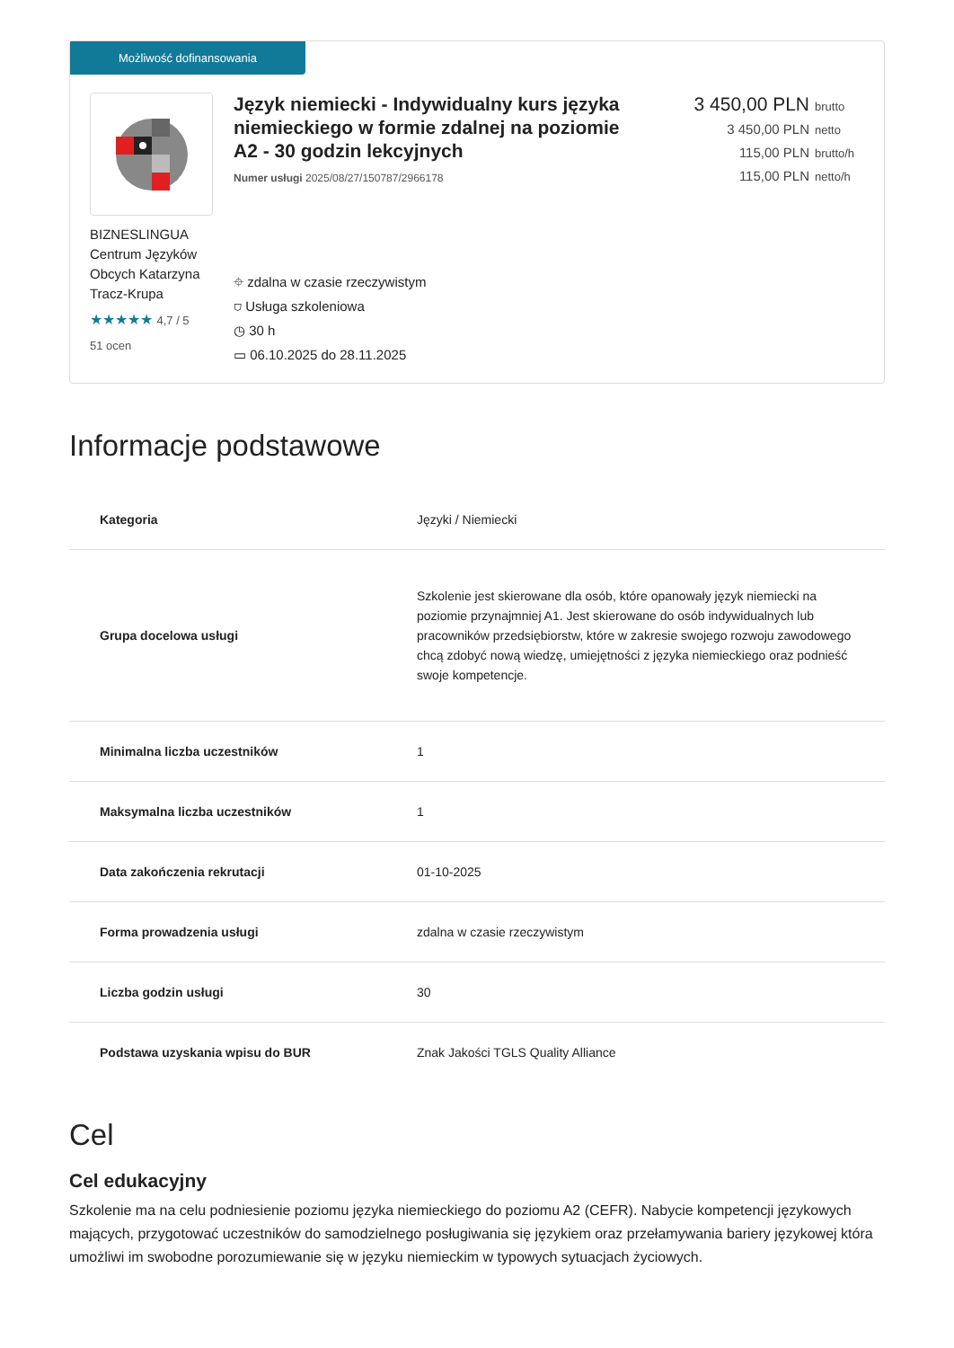Możliwość dofinansowania
BIZNESLINGUA Centrum Języków Obcych Katarzyna Tracz-Krupa
★★★★★ 4,7 / 5
51 ocen
Język niemiecki - Indywidualny kurs języka niemieckiego w formie zdalnej na poziomie A2 - 30 godzin lekcyjnych
Numer usługi 2025/08/27/150787/2966178
⌖ zdalna w czasie rzeczywistym
⛉ Usługa szkoleniowa
◷ 30 h
▭ 06.10.2025 do 28.11.2025
3 450,00 PLN brutto
3 450,00 PLN netto
115,00 PLN brutto/h
115,00 PLN netto/h
Informacje podstawowe
| Kategoria | Języki / Niemiecki |
| Grupa docelowa usługi | Szkolenie jest skierowane dla osób, które opanowały język niemiecki na poziomie przynajmniej A1. Jest skierowane do osób indywidualnych lub pracowników przedsiębiorstw, które w zakresie swojego rozwoju zawodowego chcą zdobyć nową wiedzę, umiejętności z języka niemieckiego oraz podnieść swoje kompetencje. |
| Minimalna liczba uczestników | 1 |
| Maksymalna liczba uczestników | 1 |
| Data zakończenia rekrutacji | 01-10-2025 |
| Forma prowadzenia usługi | zdalna w czasie rzeczywistym |
| Liczba godzin usługi | 30 |
| Podstawa uzyskania wpisu do BUR | Znak Jakości TGLS Quality Alliance |
Cel
Cel edukacyjny
Szkolenie ma na celu podniesienie poziomu języka niemieckiego do poziomu A2 (CEFR). Nabycie kompetencji językowych mających, przygotować uczestników do samodzielnego posługiwania się językiem oraz przełamywania bariery językowej która umożliwi im swobodne porozumiewanie się w języku niemieckim w typowych sytuacjach życiowych.